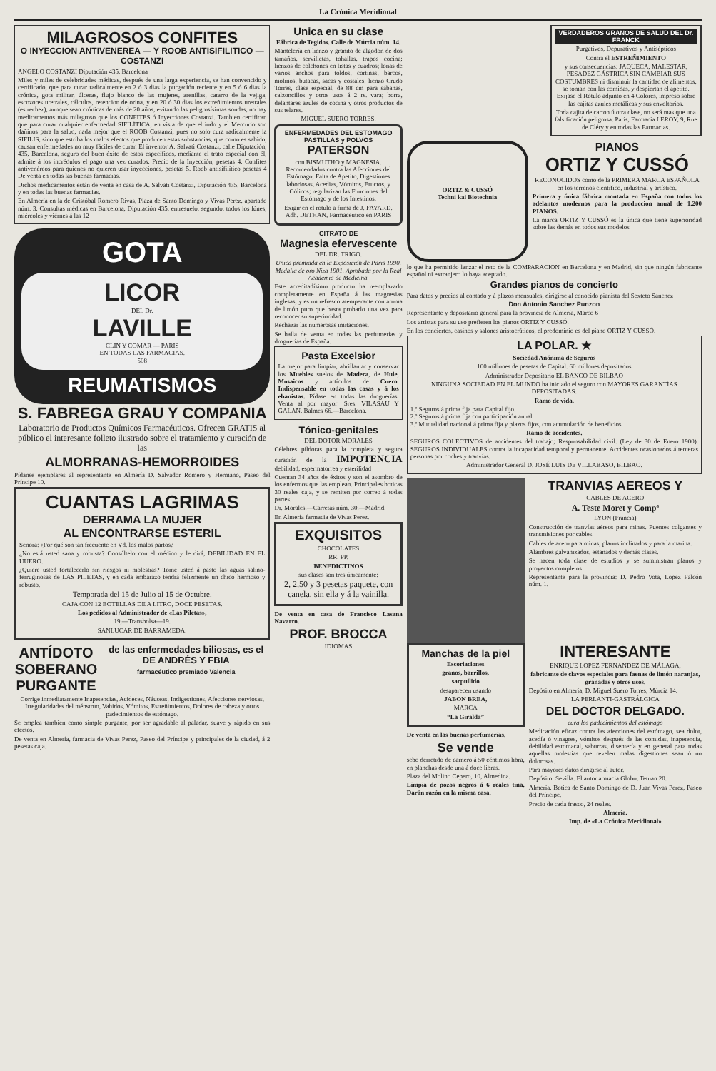La Crónica Meridional
MILAGROSOS CONFITES
O INYECCION ANTIVENEREA — Y ROOB ANTISIFILITICO — COSTANZI
ANGELO COSTANZI Diputación 435, Barcelona
Miles y miles de celebridades médicas, después de una larga experiencia, se han convencido y certificado, que para curar radicalmente en 2 ó 3 dias la purgación reciente y en 5 ó 6 dias la crónica, gota militar, úlceras, flujo blanco de las mujeres, arenillas, catarro de la vejiga, escozores uretrales, cálculos, retencion de orina, y en 20 ó 30 dias los extreñimientos uretrales (estrechez), aunque sean crónicas de más de 20 años, evitando las peligrosísimas sondas, no hay medicamentos más milagroso que los CONFITES ó Inyecciones Costanzi. Tambien certifican que para curar cualquier enfermedad SIFILÍTICA, en vista de que el iodo y el Mercurio son dañinos para la salud, nada mejor que el ROOB Costanzi, pues no solo cura radicalmente la SIFILIS, sino que estriba los malos efectos que producen estas substancias, que como es sabido, causan enfermedades no muy fáciles de curar. El inventor A. Salvati Costanzi, calle Diputación, 435, Barcelona, seguro del buen éxito de estos específicos, mediante el trato especial con él, admite á los incrédulos el pago una vez curados. Precio de la Inyección, pesetas 4. Confites antivenéreos para quienes no quieren usar inyecciones, pesetas 5. Roob antisifilítico pesetas 4 De venta en todas las buenas farmacias.
Dichos medicamentos están de venta en casa de A. Salvati Costanzi, Diputación 435, Barcelona y en todas las buenas farmacias.
En Almería en la de Cristóbal Romero Rivas, Plaza de Santo Domingo y Vivas Perez, apartado núm. 3. Consultas médicas en Barcelona, Diputación 435, entresuelo, segundo, todos los lúnes, miércoles y viérnes á las 12
GOTA
LICOR
DEL Dr.
LAVILLE
CLIN Y COMAR — PARIS
EN TODAS LAS FARMACIAS.
508
REUMATISMOS
S. FABREGA GRAU Y COMPANIA
Laboratorio de Productos Químicos Farmacéuticos. Ofrecen GRATIS al público el interesante folleto ilustrado sobre el tratamiento y curación de las
ALMORRANAS-HEMORROIDES
Pídanse ejemplares al representante en Almería D. Salvador Romero y Hermano, Paseo del Príncipe 10.
CUANTAS LAGRIMAS
DERRAMA LA MUJER
AL ENCONTRARSE ESTERIL
Señora: ¿Por qué son tan frecuente en Vd. los malos partos?
¿No está usted sana y robusta? Consúltelo con el médico y le dirá, DEBILIDAD EN EL UUERO.
¿Quiere usted fortalecerlo sin riesgos ni molestias? Tome usted á pasto las aguas salino-ferruginosas de LAS PILETAS, y en cada embarazo tendrá felizmente un chico hermoso y robusto.
Temporada del 15 de Julio al 15 de Octubre.
CAJA CON 12 BOTELLAS DE A LITRO, DOCE PESETAS.
Los pedidos al Administrador de «Las Piletas»,
19,—Transbolsa—19.
SANLUCAR DE BARRAMEDA.
ANTÍDOTO SOBERANO PURGANTE
de las enfermedades biliosas, es el DE ANDRÉS Y FBIA
farmacéutico premiado Valencia
Corrige inmediatamente Inapetencias, Acideces, Náuseas, Indigestiones, Afecciones nerviosas, Irregularidades del ménstruo, Vahidos, Vómitos, Estreñimientos, Dolores de cabeza y otros padecimientos de estómago.
Se emplea tambien como simple purgante, por ser agradable al paladar, suave y rápido en sus efectos.
De venta en Almería, farmacia de Vivas Perez, Paseo del Príncipe y principales de la ciudad, á 2 pesetas caja.
Unica en su clase
Fábrica de Tegidos. Calle de Múrcia núm. 14.
Mantelería en lienzo y granito de algodon de dos tamaños, servilletas, tohallas, trapos cocina; lienzos de colchones en listas y cuadros; lonas de varios anchos para toldos, cortinas, barcos, molinos, butacas, sacas y costales; lienzo Crudo Torres, clase especial, de 88 cm para sábanas, calzoncillos y otros usos á 2 rs. vara; borra, delantares azules de cocina y otros productos de sus telares.
MIGUEL SUERO TORRES.
ENFERMEDADES DEL ESTOMAGO
PASTILLAS y POLVOS
PATERSON
con BISMUTHO y MAGNESIA. Recomendados contra las Afecciones del Estómago, Falta de Apetito, Digestiones laboriosas, Acedias, Vómitos, Eructos, y Cólicos; regularizan las Funciones del Estómago y de los Intestinos.
Exigir en el rotulo a firma de J. FAYARD. Adh. DETHAN, Farmaceutico en PARIS
CITRATO DE
Magnesia efervescente
DEL DR. TRIGO.
Unica premiada en la Exposición de Paris 1990. Medalla de oro Niza 1901. Aprobada por la Real Academia de Medicina.
Este acreditadísimo producto ha reemplazado completamente en España á las magnesias inglesas, y es un refresco atemperante con aroma de limón puro que basta probarlo una vez para reconocer su superioridad.
Rechazar las numerosas imitaciones.
Se halla de venta en todas las perfumerías y droguerías de España.
Pasta Excelsior
La mejor para limpiar, abrillantar y conservar los Muebles suelos de Madera, de Hule, Mosaicos y artículos de Cuero. Indispensable en todas las casas y á los ebanistas. Pídase en todas las droguerías. Venta al por mayor: Sres. VILASAU Y GALAN, Balmes 66.—Barcelona.
Tónico-genitales
DEL DOTOR MORALES
Célebres píldoras para la completa y segura curación de la IMPOTENCIA debilidad, espermatorrea y esterilidad
Cuentan 34 años de éxitos y son el asombro de los enfermos que las emplean. Principales boticas 30 reales caja, y se remiten por correo á todas partes.
Dr. Morales.—Carretas núm. 30.—Madrid.
En Almería farmacia de Vivas Perez.
EXQUISITOS
CHOCOLATES
RR. PP.
BENEDICTINOS
sus clases son tres únicamente:
2, 2,50 y 3 pesetas paquete, con canela, sin ella y á la vainilla.
De venta en casa de Francisco Lasana Navarro.
PROF. BROCCA
IDIOMAS
VERDADEROS GRANOS DE SALUD DEL Dr. FRANCK
Purgativos, Depurativos y Antisépticos
Contra el ESTREÑIMIENTO
y sus consecuencias: JAQUECA, MALESTAR, PESADEZ GÁSTRICA SIN CAMBIAR SUS COSTUMBRES ni disminuir la cantidad de alimentos, se toman con las comidas, y despiertan el apetito. Exíjase el Rótulo adjunto en 4 Colores, impreso sobre las cajitas azules metálicas y sus envoltorios.
Toda cajita de carton ú otra clase, no será mas que una falsificación peligrosa. Paris, Farmacia LEROY, 9, Rue de Cléry y en todas las Farmacias.
ORTIZ & CUSSÓ
Techni kai Biotechnia
PIANOS
ORTIZ Y CUSSÓ
RECONOCIDOS como de la PRIMERA MARCA ESPAÑOLA en los terrenos científico, industrial y artístico.
Primera y única fábrica montada en España con todos los adelantos modernos para la produccion anual de 1.200 PIANOS.
La marca ORTIZ Y CUSSÓ es la única que tiene superioridad sobre las demás en todos sus modelos
lo que ha permitido lanzar el reto de la COMPARACION en Barcelona y en Madrid, sin que ningún fabricante español ni extranjero lo haya aceptado.
Grandes pianos de concierto
Para datos y precios al contado y á plazos mensuales, dirigirse al conocido pianista del Sexteto Sanchez
Don Antonio Sanchez Punzon
Representante y depositario general para la provincia de Almería, Marco 6
Los artistas para su uso prefieren los pianos ORTIZ Y CUSSÓ.
En los conciertos, casinos y salones aristocráticos, el predominio es del piano ORTIZ Y CUSSÓ.
LA POLAR. ★
Sociedad Anónima de Seguros
100 millones de pesetas de Capital. 60 millones depositados
Administrador Depositario EL BANCO DE BILBAO
NINGUNA SOCIEDAD EN EL MUNDO ha iniciado el seguro con MAYORES GARANTÍAS DEPOSITADAS.
Ramo de vida.
1.º Seguros á prima fija para Capital fijo.
2.º Seguros á prima fija con participación anual.
3.º Mutualidad nacional á prima fija y plazos fijos, con acumulación de beneficios.
Ramo de accidentes.
SEGUROS COLECTIVOS de accidentes del trabajo; Responsabilidad civil. (Ley de 30 de Enero 1900). SEGUROS INDIVIDUALES contra la incapacidad temporal y permanente. Accidentes ocasionados á terceras personas por coches y tranvías.
Administrador General D. JOSÉ LUIS DE VILLABASO, BILBAO.
TRANVIAS AEREOS Y
CABLES DE ACERO
A. Teste Moret y Compª
LYON (Francia)
Construcción de tranvías aéreos para minas. Puentes colgantes y transmisiones por cables.
Cables de acero para minas, planos inclinados y para la marina.
Alambres galvanizados, estañados y demás clases.
Se hacen toda clase de estudios y se suministran planos y proyectos completos
Representante para la provincia: D. Pedro Vota, Lopez Falcón núm. 1.
Manchas de la piel
Escoriaciones
granos, barrillos,
sarpullido
desaparecen usando
JABON BREA,
MARCA
“La Giralda”
De venta en las buenas perfumerías.
Se vende
sebo derretido de carnero á 50 céntimos libra, en planchas desde una á doce libras.
Plaza del Molino Cepero, 10, Almedina.
Limpia de pozos negros á 6 reales tina. Darán razón en la misma casa.
INTERESANTE
ENRIQUE LOPEZ FERNANDEZ DE MÁLAGA,
fabricante de clavos especiales para faenas de limón naranjas, granadas y otros usos.
Depósito en Almería, D. Miguel Suero Torres, Múrcia 14.
LA PERLANTI-GASTRÁLGICA
DEL DOCTOR DELGADO.
cura los padecimientos del estómago
Medicación eficaz contra las afecciones del estómago, sea dolor, acedía ó vinagres, vómitos después de las comidas, inapetencia, debilidad estomacal, saburras, disentería y en general para todas aquellas molestias que revelen malas digestiones sean ó no dolorosas.
Para mayores datos dirigirse al autor.
Depósito: Sevilla. El autor armacia Globo, Tetuan 20.
Almería, Botica de Santo Domingo de D. Juan Vivas Perez, Paseo del Príncipe.
Precio de cada frasco, 24 reales.
Almería.
Imp. de «La Crónica Meridional»